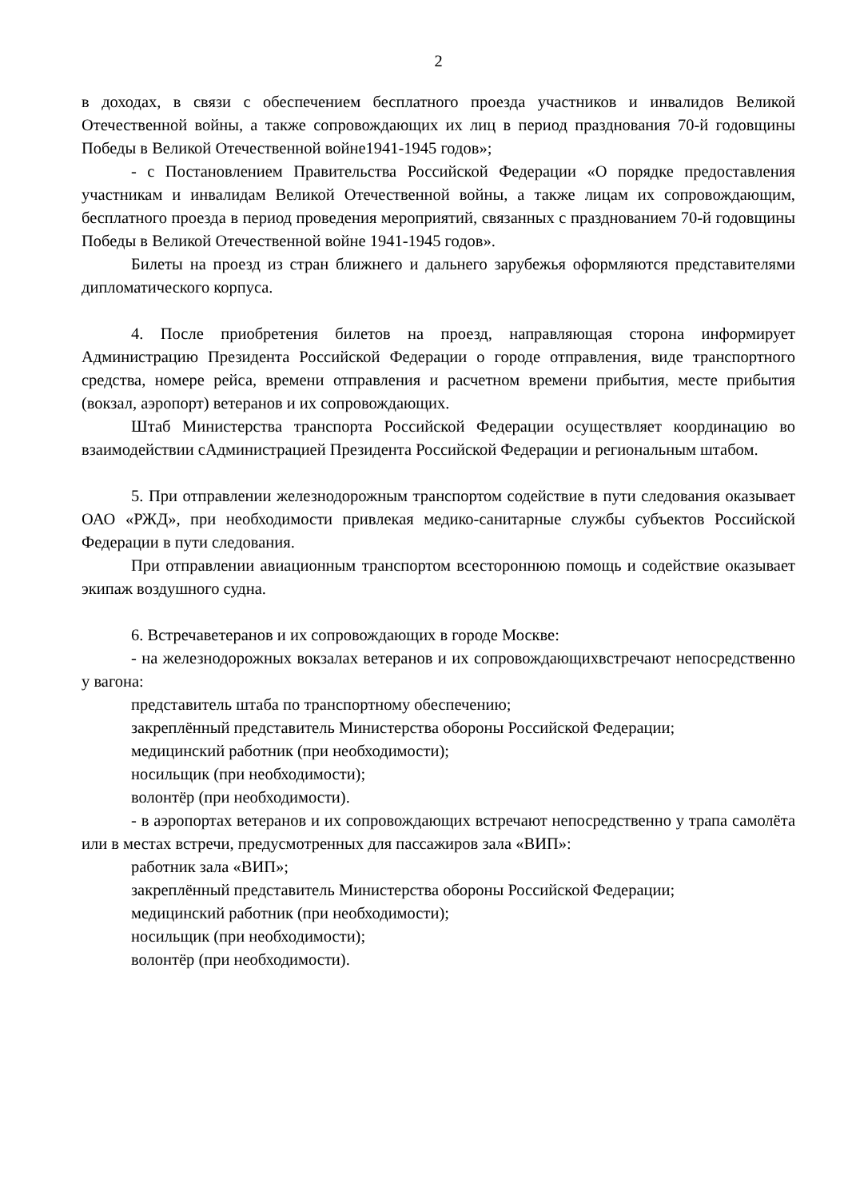2
в доходах, в связи с обеспечением бесплатного проезда участников и инвалидов Великой Отечественной войны, а также сопровождающих их лиц в период празднования 70-й годовщины Победы в Великой Отечественной войне1941-1945 годов»;
- с Постановлением Правительства Российской Федерации «О порядке предоставления участникам и инвалидам Великой Отечественной войны, а также лицам их сопровождающим, бесплатного проезда в период проведения мероприятий, связанных с празднованием 70-й годовщины Победы в Великой Отечественной войне 1941-1945 годов».
Билеты на проезд из стран ближнего и дальнего зарубежья оформляются представителями дипломатического корпуса.
4. После приобретения билетов на проезд, направляющая сторона информирует Администрацию Президента Российской Федерации о городе отправления, виде транспортного средства, номере рейса, времени отправления и расчетном времени прибытия, месте прибытия (вокзал, аэропорт) ветеранов и их сопровождающих.
Штаб Министерства транспорта Российской Федерации осуществляет координацию во взаимодействии сАдминистрацией Президента Российской Федерации и региональным штабом.
5. При отправлении железнодорожным транспортом содействие в пути следования оказывает ОАО «РЖД», при необходимости привлекая медико-санитарные службы субъектов Российской Федерации в пути следования.
При отправлении авиационным транспортом всестороннюю помощь и содействие оказывает экипаж воздушного судна.
6. Встречаветеранов и их сопровождающих в городе Москве:
- на железнодорожных вокзалах ветеранов и их сопровождающихвстречают непосредственно у вагона:
представитель штаба по транспортному обеспечению;
закреплённый представитель Министерства обороны Российской Федерации;
медицинский работник (при необходимости);
носильщик (при необходимости);
волонтёр (при необходимости).
- в аэропортах ветеранов и их сопровождающих встречают непосредственно у трапа самолёта или в местах встречи, предусмотренных для пассажиров зала «ВИП»:
работник зала «ВИП»;
закреплённый представитель Министерства обороны Российской Федерации;
медицинский работник (при необходимости);
носильщик (при необходимости);
волонтёр (при необходимости).